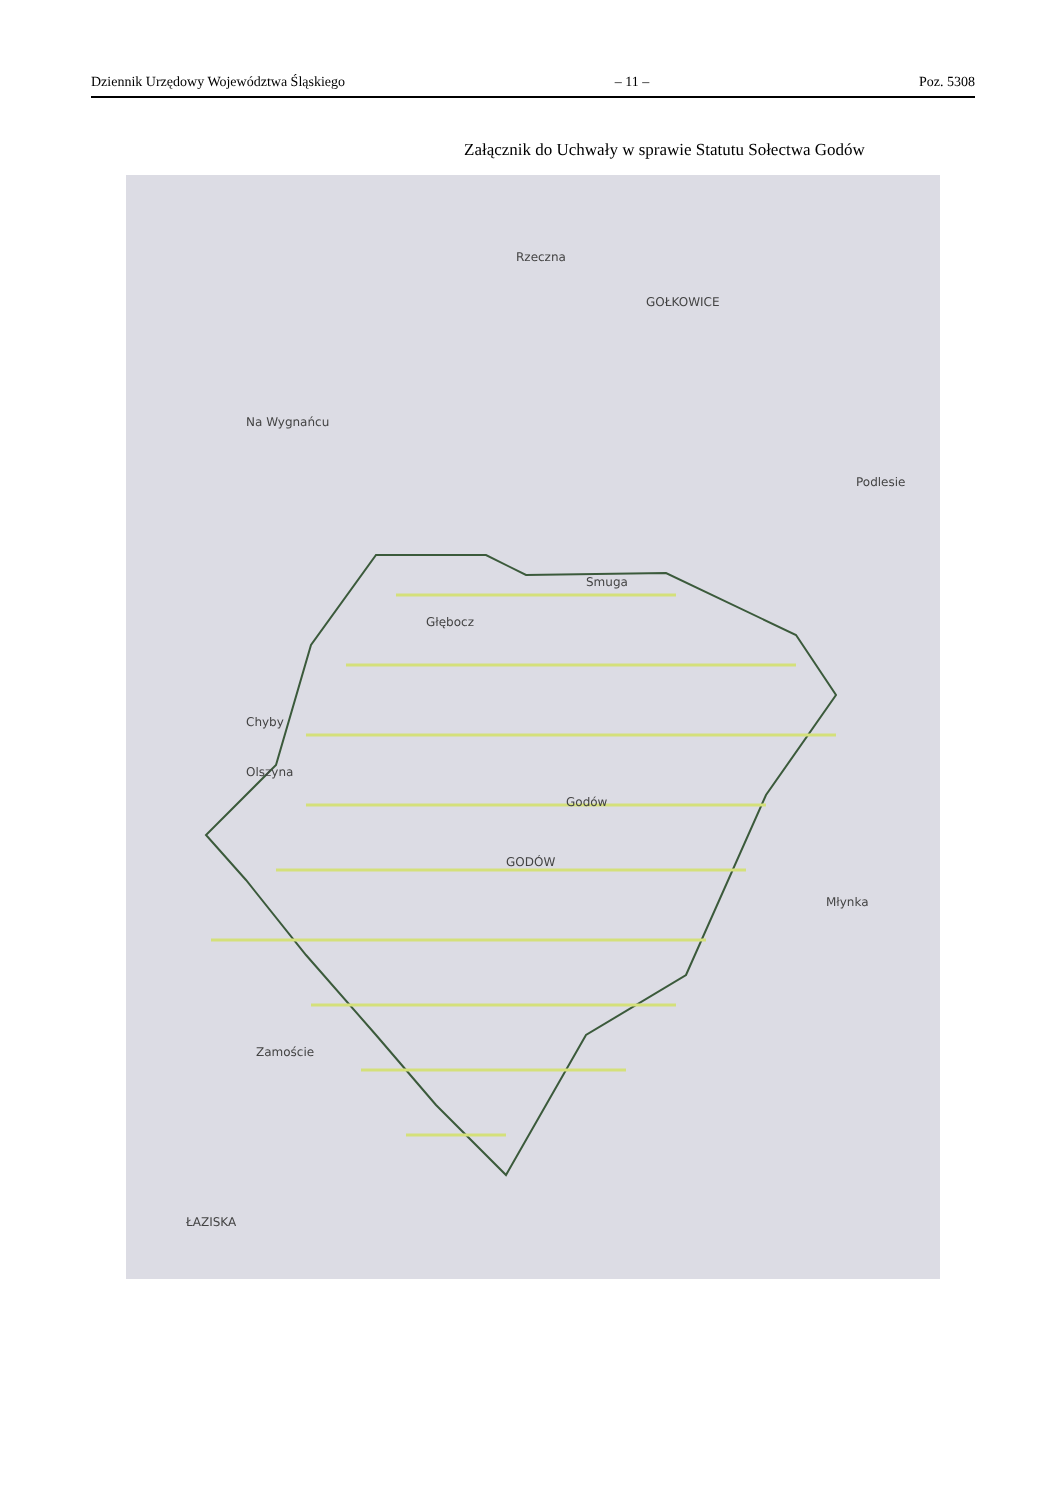Dziennik Urzędowy Województwa Śląskiego – 11 – Poz. 5308
Załącznik do Uchwały w sprawie Statutu Sołectwa Godów
Rzeczna
GOŁKOWICE
Na Wygnańcu
Chyby
Olszyna
Głębocz
Smuga
Podlesie
Godów
GODÓW
Zamoście
ŁAZISKA
Młynka